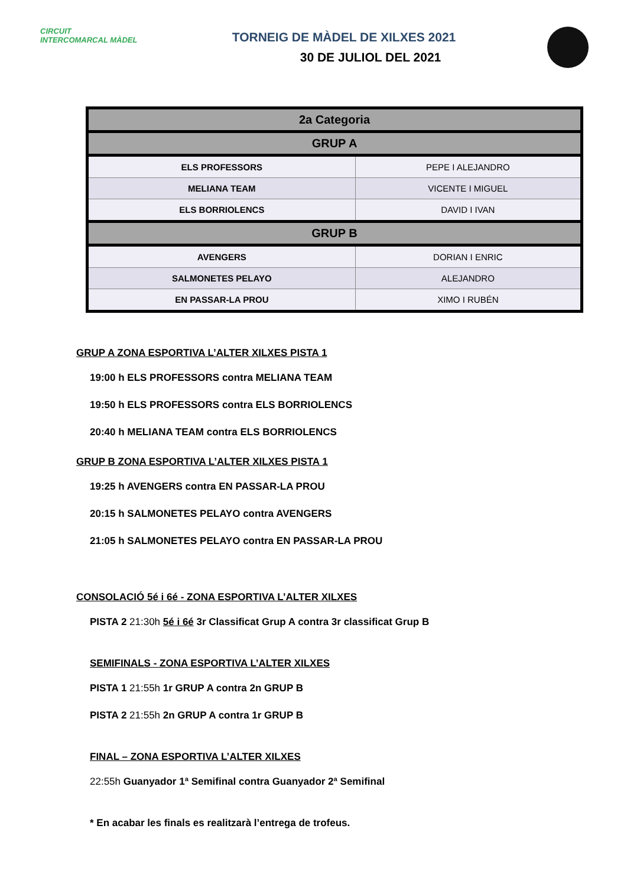CIRCUIT INTERCOMARCAL MÀDEL
TORNEIG DE MÀDEL DE XILXES 2021
30 DE JULIOL DEL 2021
| 2a Categoria | |
| --- | --- |
| GRUP A | |
| ELS PROFESSORS | PEPE I ALEJANDRO |
| MELIANA TEAM | VICENTE I MIGUEL |
| ELS BORRIOLENCS | DAVID I IVAN |
| GRUP B | |
| AVENGERS | DORIAN I ENRIC |
| SALMONETES PELAYO | ALEJANDRO |
| EN PASSAR-LA PROU | XIMO I RUBÉN |
GRUP A ZONA ESPORTIVA L’ALTER XILXES PISTA 1
19:00 h ELS PROFESSORS contra MELIANA TEAM
19:50 h ELS PROFESSORS contra ELS BORRIOLENCS
20:40 h MELIANA TEAM contra ELS BORRIOLENCS
GRUP B ZONA ESPORTIVA L’ALTER XILXES PISTA 1
19:25 h AVENGERS contra EN PASSAR-LA PROU
20:15 h SALMONETES PELAYO contra AVENGERS
21:05 h SALMONETES PELAYO contra EN PASSAR-LA PROU
CONSOLACIÓ 5é i 6é - ZONA ESPORTIVA L’ALTER XILXES
PISTA 2 21:30h 5é i 6é 3r Classificat Grup A contra 3r classificat Grup B
SEMIFINALS - ZONA ESPORTIVA L’ALTER XILXES
PISTA 1 21:55h 1r GRUP A contra 2n GRUP B
PISTA 2 21:55h 2n GRUP A contra 1r GRUP B
FINAL – ZONA ESPORTIVA L’ALTER XILXES
22:55h Guanyador 1ª Semifinal contra Guanyador 2ª Semifinal
* En acabar les finals es realitzarà l’entrega de trofeus.